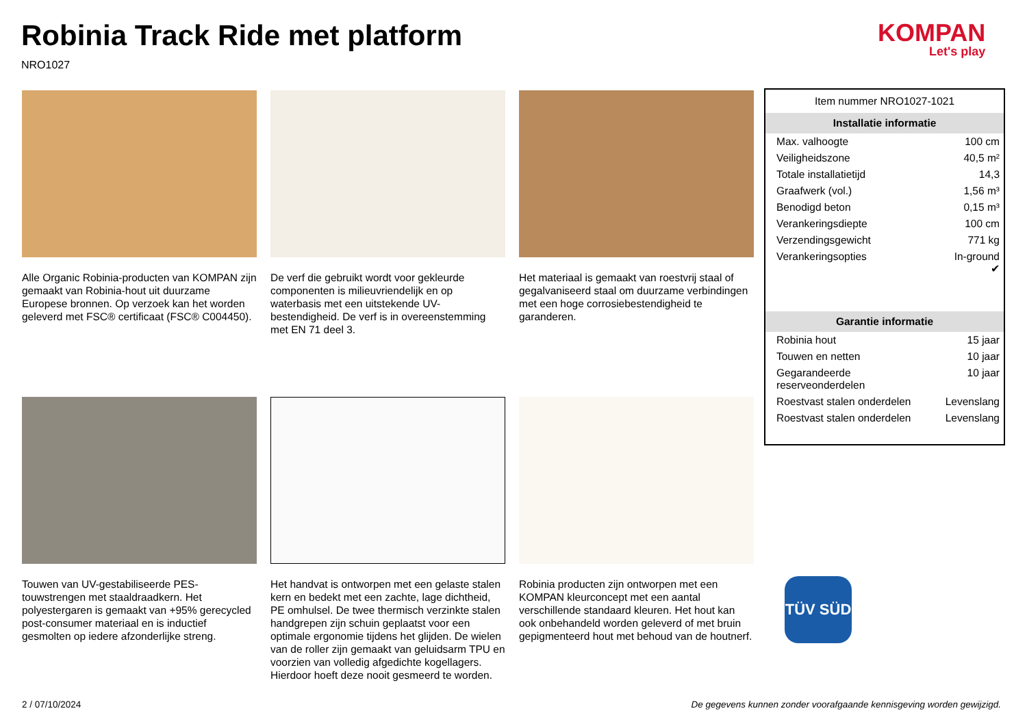Robinia Track Ride met platform
NRO1027
KOMPAN
Let's play
Alle Organic Robinia-producten van KOMPAN zijn gemaakt van Robinia-hout uit duurzame Europese bronnen. Op verzoek kan het worden geleverd met FSC® certificaat (FSC® C004450).
De verf die gebruikt wordt voor gekleurde componenten is milieuvriendelijk en op waterbasis met een uitstekende UV-bestendigheid. De verf is in overeenstemming met EN 71 deel 3.
Het materiaal is gemaakt van roestvrij staal of gegalvaniseerd staal om duurzame verbindingen met een hoge corrosiebestendigheid te garanderen.
Touwen van UV-gestabiliseerde PES-touwstrengen met staaldraadkern. Het polyestergaren is gemaakt van +95% gerecycled post-consumer materiaal en is inductief gesmolten op iedere afzonderlijke streng.
Het handvat is ontworpen met een gelaste stalen kern en bedekt met een zachte, lage dichtheid, PE omhulsel. De twee thermisch verzinkte stalen handgrepen zijn schuin geplaatst voor een optimale ergonomie tijdens het glijden. De wielen van de roller zijn gemaakt van geluidsarm TPU en voorzien van volledig afgedichte kogellagers. Hierdoor hoeft deze nooit gesmeerd te worden.
Robinia producten zijn ontworpen met een KOMPAN kleurconcept met een aantal verschillende standaard kleuren. Het hout kan ook onbehandeld worden geleverd of met bruin gepigmenteerd hout met behoud van de houtnerf.
| Item nummer NRO1027-1021 | |
| Installatie informatie | |
| Max. valhoogte | 100 cm |
| Veiligheidszone | 40,5 m² |
| Totale installatietijd | 14,3 |
| Graafwerk (vol.) | 1,56 m³ |
| Benodigd beton | 0,15 m³ |
| Verankeringsdiepte | 100 cm |
| Verzendingsgewicht | 771 kg |
| Verankeringsopties | In-ground ✔ |
| Garantie informatie | |
| Robinia hout | 15 jaar |
| Touwen en netten | 10 jaar |
| Gegarandeerde reserveonderdelen | 10 jaar |
| Roestvast stalen onderdelen | Levenslang |
| Roestvast stalen onderdelen | Levenslang |
TÜV SÜD
2 / 07/10/2024
De gegevens kunnen zonder voorafgaande kennisgeving worden gewijzigd.